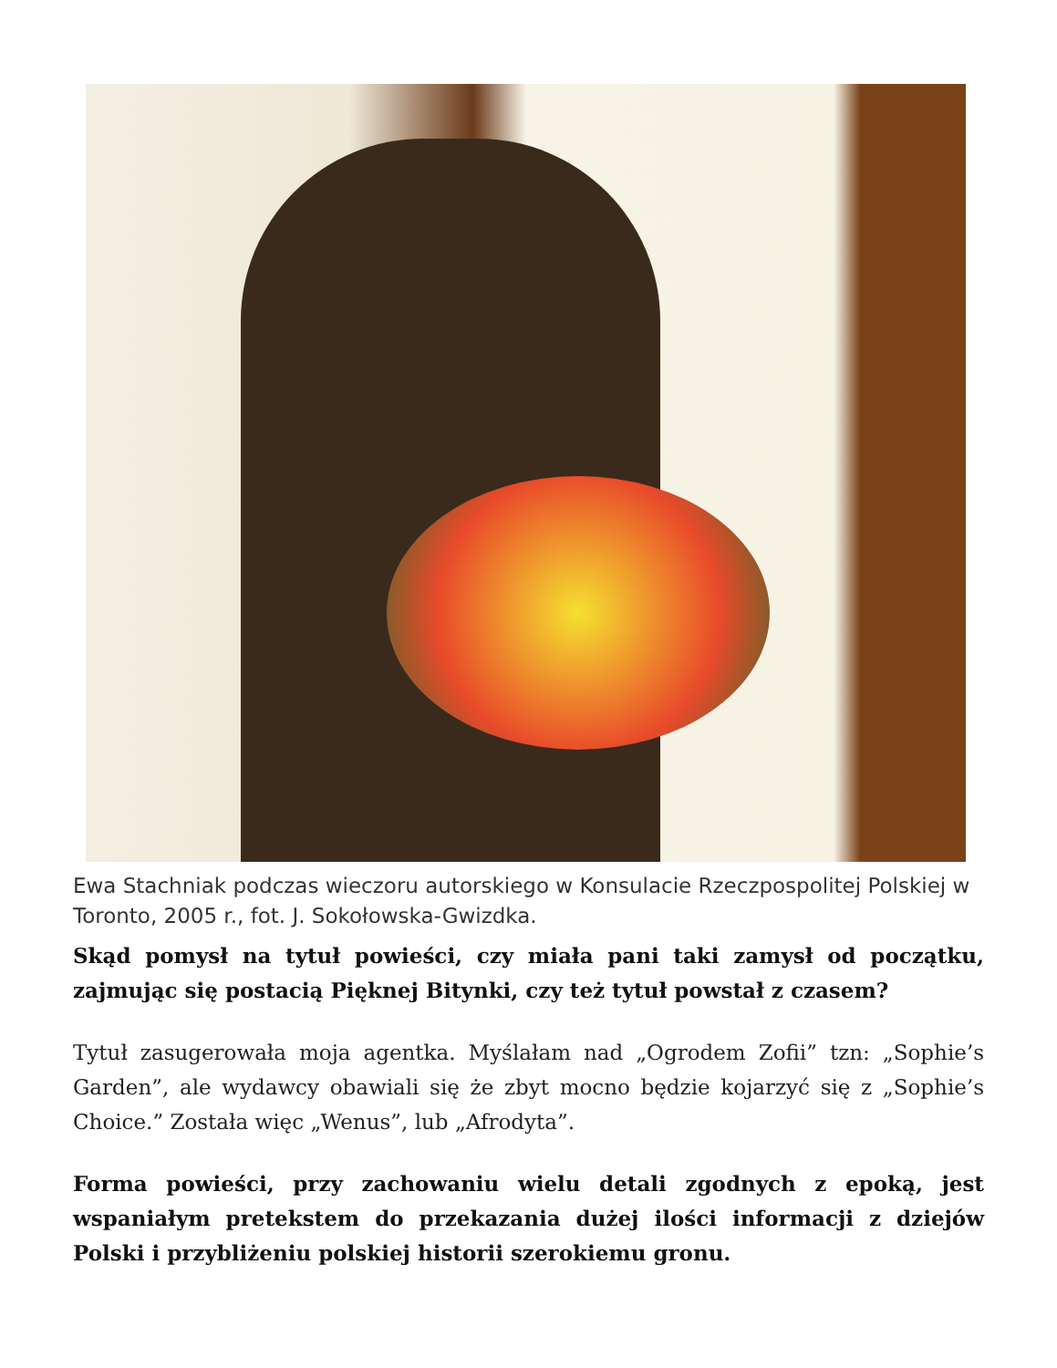Ewa Stachniak podczas wieczoru autorskiego w Konsulacie Rzeczpospolitej Polskiej w Toronto, 2005 r., fot. J. Sokołowska-Gwizdka.
Skąd pomysł na tytuł powieści, czy miała pani taki zamysł od początku, zajmując się postacią Pięknej Bitynki, czy też tytuł powstał z czasem?
Tytuł zasugerowała moja agentka. Myślałam nad „Ogrodem Zofii” tzn: „Sophie’s Garden”, ale wydawcy obawiali się że zbyt mocno będzie kojarzyć się z „Sophie’s Choice.” Została więc „Wenus”, lub „Afrodyta”.
Forma powieści, przy zachowaniu wielu detali zgodnych z epoką, jest wspaniałym pretekstem do przekazania dużej ilości informacji z dziejów Polski i przybliżeniu polskiej historii szerokiemu gronu.